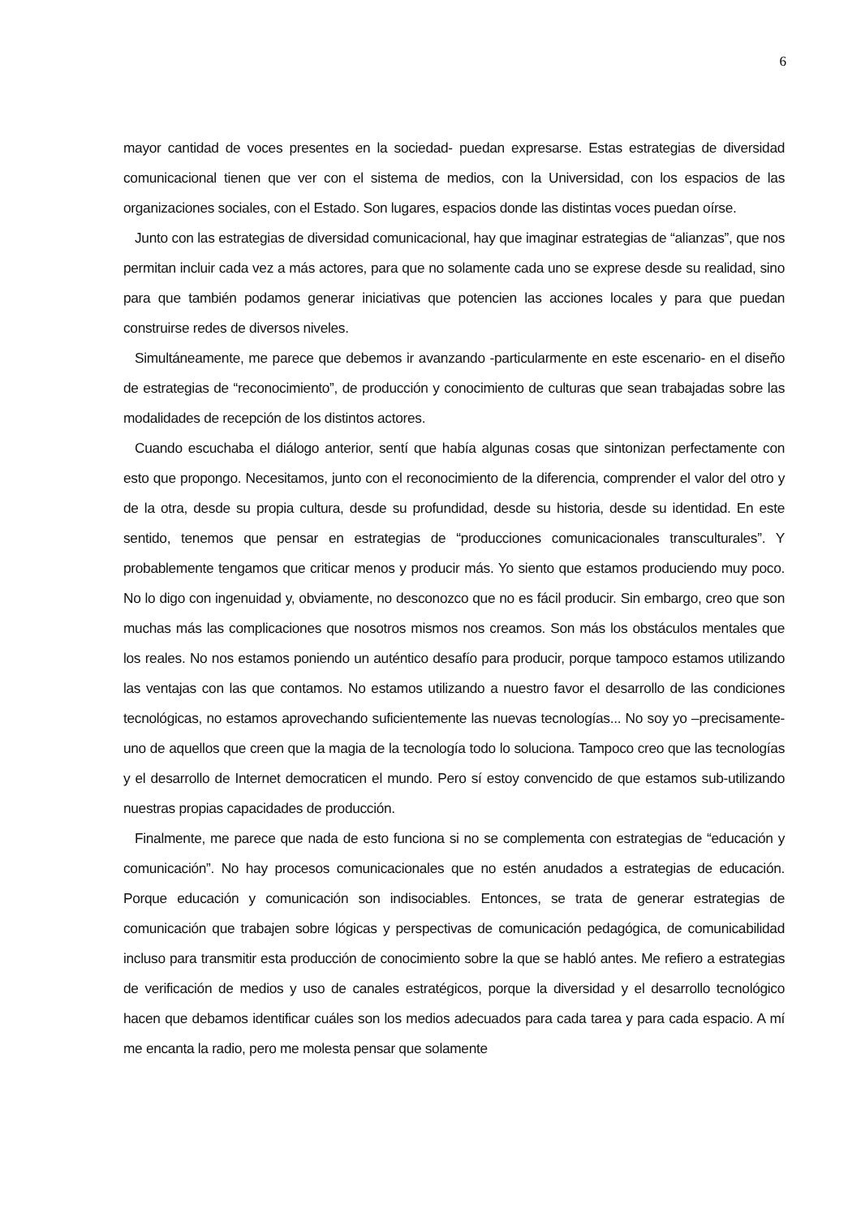6
mayor cantidad de voces presentes en la sociedad- puedan expresarse. Estas estrategias de diversidad comunicacional tienen que ver con el sistema de medios, con la Universidad, con los espacios de las organizaciones sociales, con el Estado. Son lugares, espacios donde las distintas voces puedan oírse.
Junto con las estrategias de diversidad comunicacional, hay que imaginar estrategias de “alianzas”, que nos permitan incluir cada vez a más actores, para que no solamente cada uno se exprese desde su realidad, sino para que también podamos generar iniciativas que potencien las acciones locales y para que puedan construirse redes de diversos niveles.
Simultáneamente, me parece que debemos ir avanzando -particularmente en este escenario- en el diseño de estrategias de “reconocimiento”, de producción y conocimiento de culturas que sean trabajadas sobre las modalidades de recepción de los distintos actores.
Cuando escuchaba el diálogo anterior, sentí que había algunas cosas que sintonizan perfectamente con esto que propongo. Necesitamos, junto con el reconocimiento de la diferencia, comprender el valor del otro y de la otra, desde su propia cultura, desde su profundidad, desde su historia, desde su identidad. En este sentido, tenemos que pensar en estrategias de “producciones comunicacionales transculturales”. Y probablemente tengamos que criticar menos y producir más. Yo siento que estamos produciendo muy poco. No lo digo con ingenuidad y, obviamente, no desconozco que no es fácil producir. Sin embargo, creo que son muchas más las complicaciones que nosotros mismos nos creamos. Son más los obstáculos mentales que los reales. No nos estamos poniendo un auténtico desafío para producir, porque tampoco estamos utilizando las ventajas con las que contamos. No estamos utilizando a nuestro favor el desarrollo de las condiciones tecnológicas, no estamos aprovechando suficientemente las nuevas tecnologías... No soy yo –precisamente- uno de aquellos que creen que la magia de la tecnología todo lo soluciona. Tampoco creo que las tecnologías y el desarrollo de Internet democraticen el mundo. Pero sí estoy convencido de que estamos sub-utilizando nuestras propias capacidades de producción.
Finalmente, me parece que nada de esto funciona si no se complementa con estrategias de “educación y comunicación”. No hay procesos comunicacionales que no estén anudados a estrategias de educación. Porque educación y comunicación son indisociables. Entonces, se trata de generar estrategias de comunicación que trabajen sobre lógicas y perspectivas de comunicación pedagógica, de comunicabilidad incluso para transmitir esta producción de conocimiento sobre la que se habló antes. Me refiero a estrategias de verificación de medios y uso de canales estratégicos, porque la diversidad y el desarrollo tecnológico hacen que debamos identificar cuáles son los medios adecuados para cada tarea y para cada espacio. A mí me encanta la radio, pero me molesta pensar que solamente